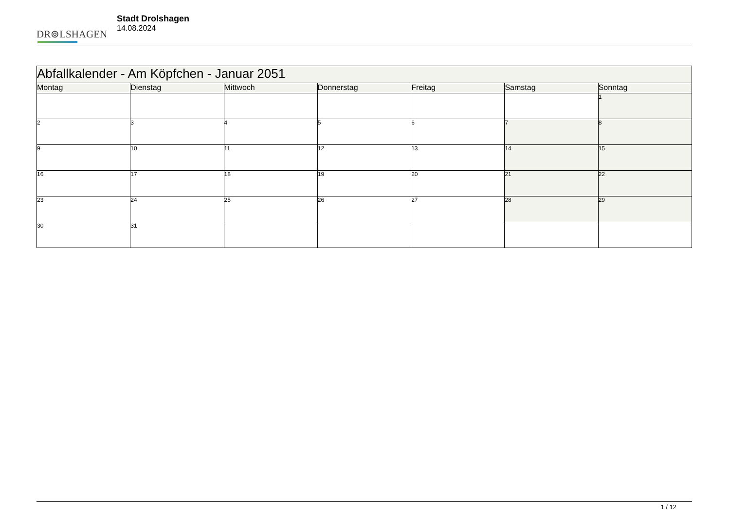DR⊚LSHAGEN
Stadt Drolshagen
14.08.2024
| Abfallkalender - Am Köpfchen - Januar 2051 | | | | | | |
| --- | --- | --- | --- | --- | --- | --- |
| Montag | Dienstag | Mittwoch | Donnerstag | Freitag | Samstag | Sonntag |
| | | | | | | 1 |
| 2 | 3 | 4 | 5 | 6 | 7 | 8 |
| 9 | 10 | 11 | 12 | 13 | 14 | 15 |
| 16 | 17 | 18 | 19 | 20 | 21 | 22 |
| 23 | 24 | 25 | 26 | 27 | 28 | 29 |
| 30 | 31 | | | | | |
1 / 12